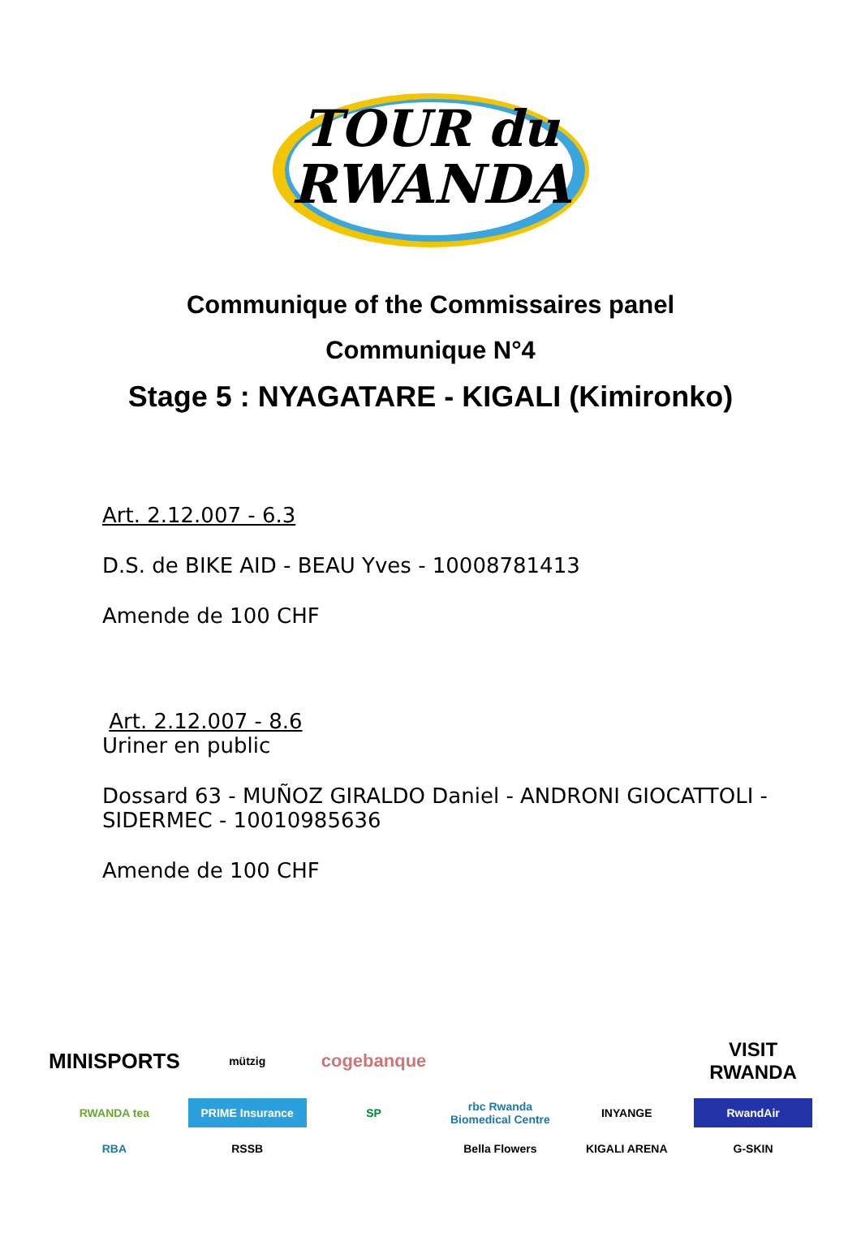TOUR du
RWANDA
Communique of the Commissaires panel
Communique N°4
Stage 5 : NYAGATARE - KIGALI (Kimironko)
Art. 2.12.007 - 6.3
D.S. de BIKE AID - BEAU Yves - 10008781413
Amende de 100 CHF
Art. 2.12.007 - 8.6
Uriner en public
Dossard 63 - MUÑOZ GIRALDO Daniel - ANDRONI GIOCATTOLI -
SIDERMEC - 10010985636
Amende de 100 CHF
MINISPORTS
mützig
cogebanque
VISIT RWANDA
RWANDA tea
PRIME Insurance
SP
rbc Rwanda Biomedical Centre
INYANGE
RwandAir
RBA
RSSB
Bella Flowers
KIGALI ARENA
G-SKIN